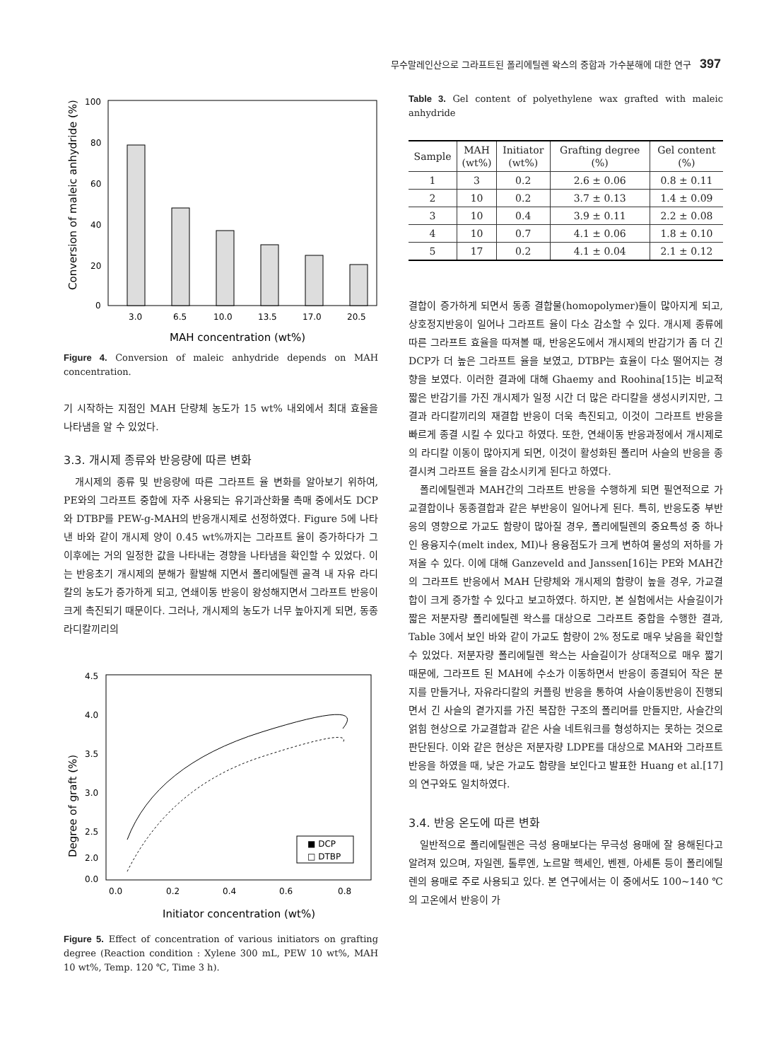무수말레인산으로 그라프트된 폴리에틸렌 왁스의 중합과 가수분해에 대한 연구 397
100
80
60
40
20
0
3.0
6.5
10.0
13.5
17.0
20.5
MAH concentration (wt%)
Conversion of maleic anhydride (%)
Figure 4. Conversion of maleic anhydride depends on MAH concentration.
기 시작하는 지점인 MAH 단량체 농도가 15 wt% 내외에서 최대 효율을 나타냄을 알 수 있었다.
3.3. 개시제 종류와 반응량에 따른 변화
개시제의 종류 및 반응량에 따른 그라프트 율 변화를 알아보기 위하여, PE와의 그라프트 중합에 자주 사용되는 유기과산화물 촉매 중에서도 DCP와 DTBP를 PEW-g-MAH의 반응개시제로 선정하였다. Figure 5에 나타낸 바와 같이 개시제 양이 0.45 wt%까지는 그라프트 율이 증가하다가 그 이후에는 거의 일정한 값을 나타내는 경향을 나타냄을 확인할 수 있었다. 이는 반응초기 개시제의 분해가 활발해 지면서 폴리에틸렌 골격 내 자유 라디칼의 농도가 증가하게 되고, 연쇄이동 반응이 왕성해지면서 그라프트 반응이 크게 촉진되기 때문이다. 그러나, 개시제의 농도가 너무 높아지게 되면, 동종 라디칼끼리의
4.5
4.0
3.5
3.0
2.5
2.0
0.0
0.0
0.2
0.4
0.6
0.8
■ DCP
□ DTBP
Initiator concentration (wt%)
Degree of graft (%)
Figure 5. Effect of concentration of various initiators on grafting degree (Reaction condition : Xylene 300 mL, PEW 10 wt%, MAH 10 wt%, Temp. 120 ℃, Time 3 h).
Table 3. Gel content of polyethylene wax grafted with maleic anhydride
| Sample | MAH (wt%) | Initiator (wt%) | Grafting degree (%) | Gel content (%) |
| --- | --- | --- | --- | --- |
| 1 | 3 | 0.2 | 2.6 ± 0.06 | 0.8 ± 0.11 |
| 2 | 10 | 0.2 | 3.7 ± 0.13 | 1.4 ± 0.09 |
| 3 | 10 | 0.4 | 3.9 ± 0.11 | 2.2 ± 0.08 |
| 4 | 10 | 0.7 | 4.1 ± 0.06 | 1.8 ± 0.10 |
| 5 | 17 | 0.2 | 4.1 ± 0.04 | 2.1 ± 0.12 |
결합이 증가하게 되면서 동종 결합물(homopolymer)들이 많아지게 되고, 상호정지반응이 일어나 그라프트 율이 다소 감소할 수 있다. 개시제 종류에 따른 그라프트 효율을 따져볼 때, 반응온도에서 개시제의 반감기가 좀 더 긴 DCP가 더 높은 그라프트 율을 보였고, DTBP는 효율이 다소 떨어지는 경향을 보였다. 이러한 결과에 대해 Ghaemy and Roohina[15]는 비교적 짧은 반감기를 가진 개시제가 일정 시간 더 많은 라디칼을 생성시키지만, 그 결과 라디칼끼리의 재결합 반응이 더욱 촉진되고, 이것이 그라프트 반응을 빠르게 종결 시킬 수 있다고 하였다. 또한, 연쇄이동 반응과정에서 개시제로의 라디칼 이동이 많아지게 되면, 이것이 활성화된 폴리머 사슬의 반응을 종결시켜 그라프트 율을 감소시키게 된다고 하였다.
폴리에틸렌과 MAH간의 그라프트 반응을 수행하게 되면 필연적으로 가교결합이나 동종결합과 같은 부반응이 일어나게 된다. 특히, 반응도중 부반응의 영향으로 가교도 함량이 많아질 경우, 폴리에틸렌의 중요특성 중 하나인 용융지수(melt index, MI)나 용융점도가 크게 변하여 물성의 저하를 가져올 수 있다. 이에 대해 Ganzeveld and Janssen[16]는 PE와 MAH간의 그라프트 반응에서 MAH 단량체와 개시제의 함량이 높을 경우, 가교결합이 크게 증가할 수 있다고 보고하였다. 하지만, 본 실험에서는 사슬길이가 짧은 저분자량 폴리에틸렌 왁스를 대상으로 그라프트 중합을 수행한 결과, Table 3에서 보인 바와 같이 가교도 함량이 2% 정도로 매우 낮음을 확인할 수 있었다. 저분자량 폴리에틸렌 왁스는 사슬길이가 상대적으로 매우 짧기 때문에, 그라프트 된 MAH에 수소가 이동하면서 반응이 종결되어 작은 분지를 만들거나, 자유라디칼의 커플링 반응을 통하여 사슬이동반응이 진행되면서 긴 사슬의 곁가지를 가진 복잡한 구조의 폴리머를 만들지만, 사슬간의 얽힘 현상으로 가교결합과 같은 사슬 네트워크를 형성하지는 못하는 것으로 판단된다. 이와 같은 현상은 저분자량 LDPE를 대상으로 MAH와 그라프트 반응을 하였을 때, 낮은 가교도 함량을 보인다고 발표한 Huang et al.[17]의 연구와도 일치하였다.
3.4. 반응 온도에 따른 변화
일반적으로 폴리에틸렌은 극성 용매보다는 무극성 용매에 잘 용해된다고 알려져 있으며, 자일렌, 톨루엔, 노르말 헥세인, 벤젠, 아세톤 등이 폴리에틸렌의 용매로 주로 사용되고 있다. 본 연구에서는 이 중에서도 100~140 ℃의 고온에서 반응이 가